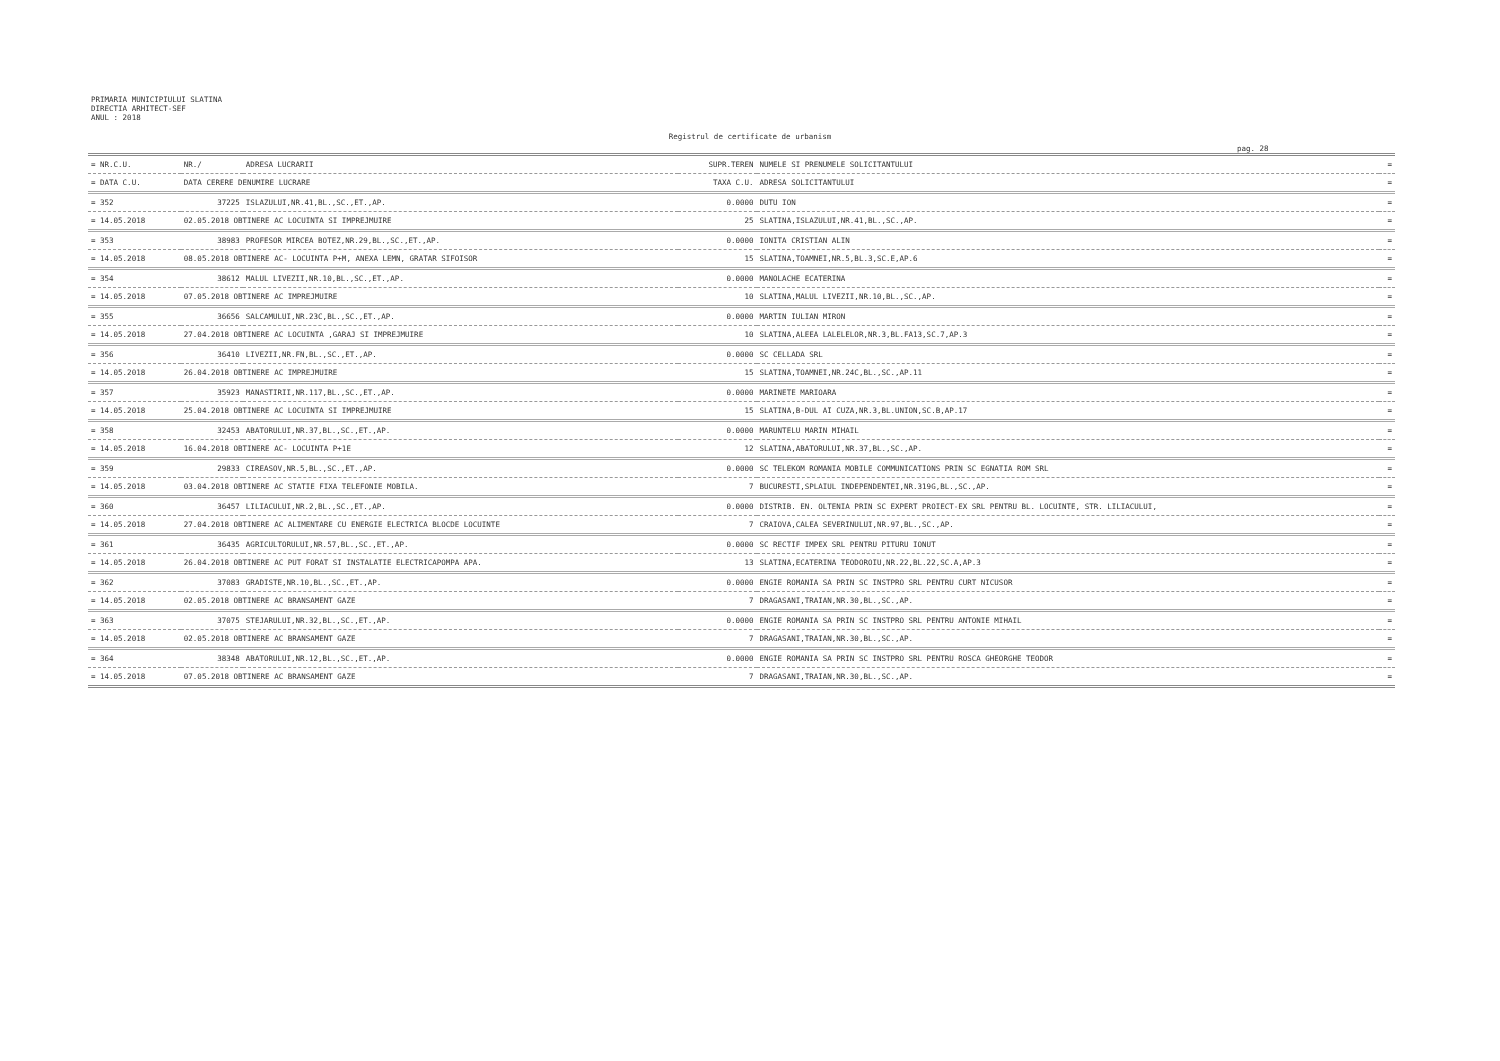PRIMARIA MUNICIPIULUI SLATINA
DIRECTIA ARHITECT-SEF
ANUL : 2018
Registrul de certificate de urbanism
pag. 28
| = NR.C.U. | NR./ | ADRESA LUCRARII | SUPR.TEREN | NUMELE SI PRENUMELE SOLICITANTULUI | = |
| --- | --- | --- | --- | --- | --- |
| = DATA C.U. | DATA CERERE DENUMIRE LUCRARE | | TAXA C.U. | ADRESA SOLICITANTULUI | = |
| = 352 | 37225 | ISLAZULUI,NR.41,BL.,SC.,ET.,AP. | 0.0000 | DUTU ION | = |
| = 14.05.2018 | 02.05.2018 OBTINERE AC LOCUINTA SI IMPREJMUIRE | | 25 | SLATINA,ISLAZULUI,NR.41,BL.,SC.,AP. | = |
| = 353 | 38983 | PROFESOR MIRCEA BOTEZ,NR.29,BL.,SC.,ET.,AP. | 0.0000 | IONITA CRISTIAN ALIN | = |
| = 14.05.2018 | 08.05.2018 OBTINERE AC- LOCUINTA P+M, ANEXA LEMN, GRATAR SIFOISOR | | 15 | SLATINA,TOAMNEI,NR.5,BL.3,SC.E,AP.6 | = |
| = 354 | 38612 | MALUL LIVEZII,NR.10,BL.,SC.,ET.,AP. | 0.0000 | MANOLACHE ECATERINA | = |
| = 14.05.2018 | 07.05.2018 OBTINERE AC IMPREJMUIRE | | 10 | SLATINA,MALUL LIVEZII,NR.10,BL.,SC.,AP. | = |
| = 355 | 36656 | SALCAMULUI,NR.23C,BL.,SC.,ET.,AP. | 0.0000 | MARTIN IULIAN MIRON | = |
| = 14.05.2018 | 27.04.2018 OBTINERE AC LOCUINTA ,GARAJ SI IMPREJMUIRE | | 10 | SLATINA,ALEEA LALELELOR,NR.3,BL.FA13,SC.7,AP.3 | = |
| = 356 | 36410 | LIVEZII,NR.FN,BL.,SC.,ET.,AP. | 0.0000 | SC CELLADA SRL | = |
| = 14.05.2018 | 26.04.2018 OBTINERE AC IMPREJMUIRE | | 15 | SLATINA,TOAMNEI,NR.24C,BL.,SC.,AP.11 | = |
| = 357 | 35923 | MANASTIRII,NR.117,BL.,SC.,ET.,AP. | 0.0000 | MARINETE MARIOARA | = |
| = 14.05.2018 | 25.04.2018 OBTINERE AC LOCUINTA SI IMPREJMUIRE | | 15 | SLATINA,B-DUL AI CUZA,NR.3,BL.UNION,SC.B,AP.17 | = |
| = 358 | 32453 | ABATORULUI,NR.37,BL.,SC.,ET.,AP. | 0.0000 | MARUNTELU MARIN MIHAIL | = |
| = 14.05.2018 | 16.04.2018 OBTINERE AC- LOCUINTA P+1E | | 12 | SLATINA,ABATORULUI,NR.37,BL.,SC.,AP. | = |
| = 359 | 29833 | CIREASOV,NR.5,BL.,SC.,ET.,AP. | 0.0000 | SC TELEKOM ROMANIA MOBILE COMMUNICATIONS PRIN SC EGNATIA ROM SRL | = |
| = 14.05.2018 | 03.04.2018 OBTINERE AC STATIE FIXA TELEFONIE MOBILA. | | 7 | BUCURESTI,SPLAIUL INDEPENDENTEI,NR.319G,BL.,SC.,AP. | = |
| = 360 | 36457 | LILIACULUI,NR.2,BL.,SC.,ET.,AP. | 0.0000 | DISTRIB. EN. OLTENIA PRIN SC EXPERT PROIECT-EX SRL PENTRU BL. LOCUINTE, STR. LILIACULUI, | = |
| = 14.05.2018 | 27.04.2018 OBTINERE AC ALIMENTARE CU ENERGIE ELECTRICA BLOCDE LOCUINTE | | 7 | CRAIOVA,CALEA SEVERINULUI,NR.97,BL.,SC.,AP. | = |
| = 361 | 36435 | AGRICULTORULUI,NR.57,BL.,SC.,ET.,AP. | 0.0000 | SC RECTIF IMPEX SRL PENTRU PITURU IONUT | = |
| = 14.05.2018 | 26.04.2018 OBTINERE AC PUT FORAT SI INSTALATIE ELECTRICAPOMPA APA. | | 13 | SLATINA,ECATERINA TEODOROIU,NR.22,BL.22,SC.A,AP.3 | = |
| = 362 | 37083 | GRADISTE,NR.10,BL.,SC.,ET.,AP. | 0.0000 | ENGIE ROMANIA SA PRIN SC INSTPRO SRL PENTRU CURT NICUSOR | = |
| = 14.05.2018 | 02.05.2018 OBTINERE AC BRANSAMENT GAZE | | 7 | DRAGASANI,TRAIAN,NR.30,BL.,SC.,AP. | = |
| = 363 | 37075 | STEJARULUI,NR.32,BL.,SC.,ET.,AP. | 0.0000 | ENGIE ROMANIA SA PRIN SC INSTPRO SRL PENTRU ANTONIE MIHAIL | = |
| = 14.05.2018 | 02.05.2018 OBTINERE AC BRANSAMENT GAZE | | 7 | DRAGASANI,TRAIAN,NR.30,BL.,SC.,AP. | = |
| = 364 | 38348 | ABATORULUI,NR.12,BL.,SC.,ET.,AP. | 0.0000 | ENGIE ROMANIA SA PRIN SC INSTPRO SRL PENTRU ROSCA GHEORGHE TEODOR | = |
| = 14.05.2018 | 07.05.2018 OBTINERE AC BRANSAMENT GAZE | | 7 | DRAGASANI,TRAIAN,NR.30,BL.,SC.,AP. | = |